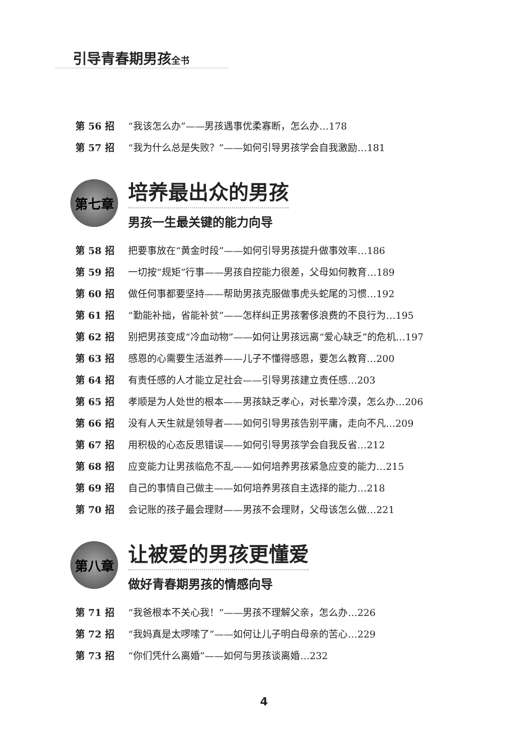引导青春期男孩全书
第 56 招 “我该怎么办”——男孩遇事优柔寡断，怎么办…178
第 57 招 “我为什么总是失败？”——如何引导男孩学会自我激励…181
第七章
培养最出众的男孩
男孩一生最关键的能力向导
第 58 招 把要事放在“黄金时段”——如何引导男孩提升做事效率…186
第 59 招 一切按“规矩”行事——男孩自控能力很差，父母如何教育…189
第 60 招 做任何事都要坚持——帮助男孩克服做事虎头蛇尾的习惯…192
第 61 招 “勤能补拙，省能补贫”——怎样纠正男孩奢侈浪费的不良行为…195
第 62 招 别把男孩变成“冷血动物”——如何让男孩远离“爱心缺乏”的危机…197
第 63 招 感恩的心需要生活滋养——儿子不懂得感恩，要怎么教育…200
第 64 招 有责任感的人才能立足社会——引导男孩建立责任感…203
第 65 招 孝顺是为人处世的根本——男孩缺乏孝心，对长辈冷漠，怎么办…206
第 66 招 没有人天生就是领导者——如何引导男孩告别平庸，走向不凡…209
第 67 招 用积极的心态反思错误——如何引导男孩学会自我反省…212
第 68 招 应变能力让男孩临危不乱——如何培养男孩紧急应变的能力…215
第 69 招 自己的事情自己做主——如何培养男孩自主选择的能力…218
第 70 招 会记账的孩子最会理财——男孩不会理财，父母该怎么做…221
第八章
让被爱的男孩更懂爱
做好青春期男孩的情感向导
第 71 招 “我爸根本不关心我！”——男孩不理解父亲，怎么办…226
第 72 招 “我妈真是太啰嗦了”——如何让儿子明白母亲的苦心…229
第 73 招 “你们凭什么离婚”——如何与男孩谈离婚…232
4